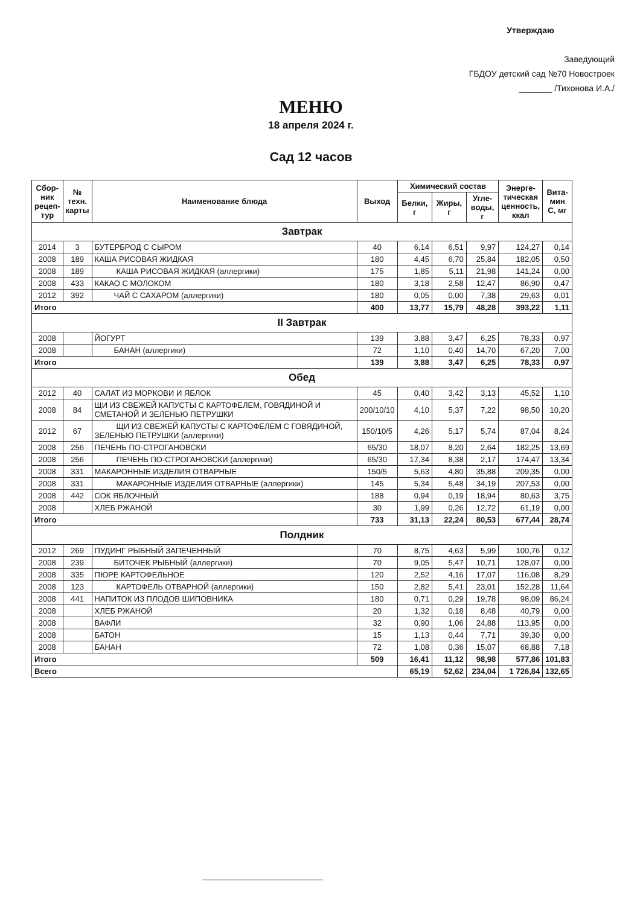Утверждаю
Заведующий
ГБДОУ детский сад №70 Новостроек
_______ /Тихонова И.А./
МЕНЮ
18 апреля 2024 г.
Сад 12 часов
| Сбор- ник рецеп- тур | № техн. карты | Наименование блюда | Выход | Химический состав | | | Энерге- тическая ценность, ккал | Вита- мин С, мг |
| --- | --- | --- | --- | --- | --- | --- | --- | --- |
| | | | | Белки, г | Жиры, г | Угле- воды, г | | |
| Завтрак | | | | | | | | |
| 2014 | 3 | БУТЕРБРОД С СЫРОМ | 40 | 6,14 | 6,51 | 9,97 | 124,27 | 0,14 |
| 2008 | 189 | КАША РИСОВАЯ ЖИДКАЯ | 180 | 4,45 | 6,70 | 25,84 | 182,05 | 0,50 |
| 2008 | 189 | КАША РИСОВАЯ ЖИДКАЯ (аллергики) | 175 | 1,85 | 5,11 | 21,98 | 141,24 | 0,00 |
| 2008 | 433 | КАКАО С МОЛОКОМ | 180 | 3,18 | 2,58 | 12,47 | 86,90 | 0,47 |
| 2012 | 392 | ЧАЙ С САХАРОМ (аллергики) | 180 | 0,05 | 0,00 | 7,38 | 29,63 | 0,01 |
| Итого | | | 400 | 13,77 | 15,79 | 48,28 | 393,22 | 1,11 |
| II Завтрак | | | | | | | | |
| 2008 | | ЙОГУРТ | 139 | 3,88 | 3,47 | 6,25 | 78,33 | 0,97 |
| 2008 | | БАНАН (аллергики) | 72 | 1,10 | 0,40 | 14,70 | 67,20 | 7,00 |
| Итого | | | 139 | 3,88 | 3,47 | 6,25 | 78,33 | 0,97 |
| Обед | | | | | | | | |
| 2012 | 40 | САЛАТ ИЗ МОРКОВИ И ЯБЛОК | 45 | 0,40 | 3,42 | 3,13 | 45,52 | 1,10 |
| 2008 | 84 | ЩИ ИЗ СВЕЖЕЙ КАПУСТЫ С КАРТОФЕЛЕМ, ГОВЯДИНОЙ И СМЕТАНОЙ И ЗЕЛЕНЬЮ ПЕТРУШКИ | 200/10/10 | 4,10 | 5,37 | 7,22 | 98,50 | 10,20 |
| 2012 | 67 | ЩИ ИЗ СВЕЖЕЙ КАПУСТЫ С КАРТОФЕЛЕМ С ГОВЯДИНОЙ, ЗЕЛЕНЬЮ ПЕТРУШКИ (аллергики) | 150/10/5 | 4,26 | 5,17 | 5,74 | 87,04 | 8,24 |
| 2008 | 256 | ПЕЧЕНЬ ПО-СТРОГАНОВСКИ | 65/30 | 18,07 | 8,20 | 2,64 | 182,25 | 13,69 |
| 2008 | 256 | ПЕЧЕНЬ ПО-СТРОГАНОВСКИ (аллергики) | 65/30 | 17,34 | 8,38 | 2,17 | 174,47 | 13,34 |
| 2008 | 331 | МАКАРОННЫЕ ИЗДЕЛИЯ ОТВАРНЫЕ | 150/5 | 5,63 | 4,80 | 35,88 | 209,35 | 0,00 |
| 2008 | 331 | МАКАРОННЫЕ ИЗДЕЛИЯ ОТВАРНЫЕ (аллергики) | 145 | 5,34 | 5,48 | 34,19 | 207,53 | 0,00 |
| 2008 | 442 | СОК ЯБЛОЧНЫЙ | 188 | 0,94 | 0,19 | 18,94 | 80,63 | 3,75 |
| 2008 | | ХЛЕБ РЖАНОЙ | 30 | 1,99 | 0,26 | 12,72 | 61,19 | 0,00 |
| Итого | | | 733 | 31,13 | 22,24 | 80,53 | 677,44 | 28,74 |
| Полдник | | | | | | | | |
| 2012 | 269 | ПУДИНГ РЫБНЫЙ ЗАПЕЧЕННЫЙ | 70 | 8,75 | 4,63 | 5,99 | 100,76 | 0,12 |
| 2008 | 239 | БИТОЧЕК РЫБНЫЙ (аллергики) | 70 | 9,05 | 5,47 | 10,71 | 128,07 | 0,00 |
| 2008 | 335 | ПЮРЕ КАРТОФЕЛЬНОЕ | 120 | 2,52 | 4,16 | 17,07 | 116,08 | 8,29 |
| 2008 | 123 | КАРТОФЕЛЬ ОТВАРНОЙ (аллергики) | 150 | 2,82 | 5,41 | 23,01 | 152,28 | 11,64 |
| 2008 | 441 | НАПИТОК ИЗ ПЛОДОВ ШИПОВНИКА | 180 | 0,71 | 0,29 | 19,78 | 98,09 | 86,24 |
| 2008 | | ХЛЕБ РЖАНОЙ | 20 | 1,32 | 0,18 | 8,48 | 40,79 | 0,00 |
| 2008 | | ВАФЛИ | 32 | 0,90 | 1,06 | 24,88 | 113,95 | 0,00 |
| 2008 | | БАТОН | 15 | 1,13 | 0,44 | 7,71 | 39,30 | 0,00 |
| 2008 | | БАНАН | 72 | 1,08 | 0,36 | 15,07 | 68,88 | 7,18 |
| Итого | | | 509 | 16,41 | 11,12 | 98,98 | 577,86 | 101,83 |
| Всего | | | | 65,19 | 52,62 | 234,04 | 1 726,84 | 132,65 |